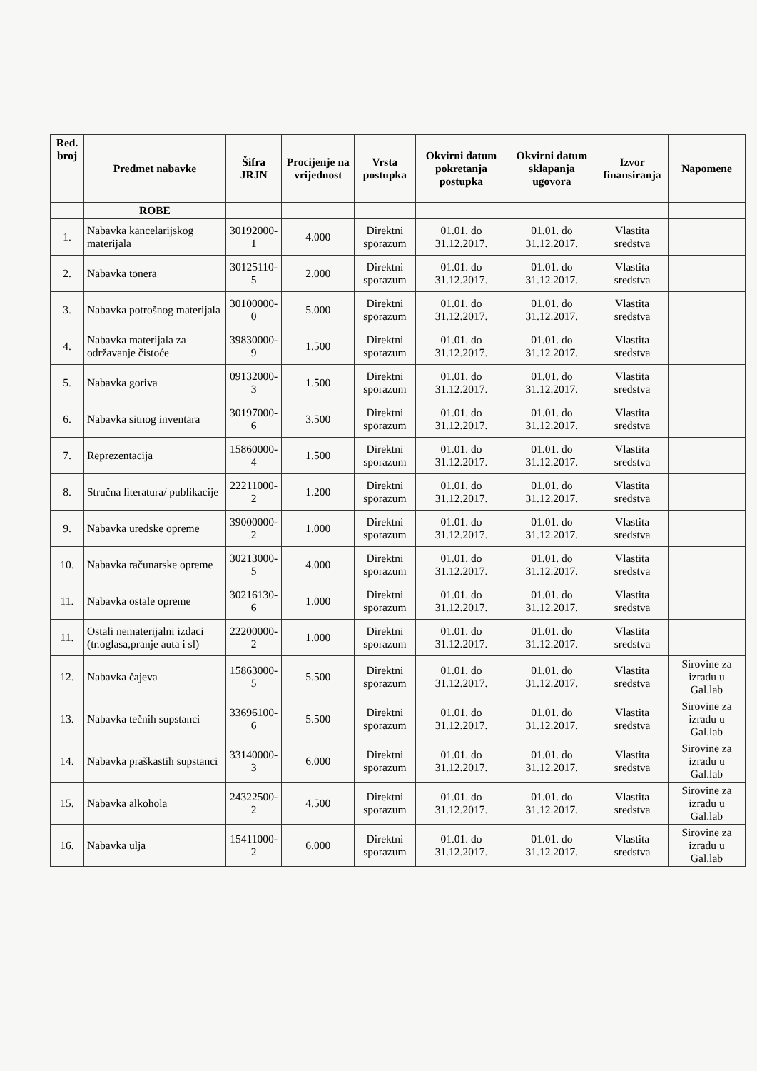| Red. broj | Predmet nabavke | Šifra JRJN | Procijenje na vrijednost | Vrsta postupka | Okvirni datum pokretanja postupka | Okvirni datum sklapanja ugovora | Izvor finansiranja | Napomene |
| --- | --- | --- | --- | --- | --- | --- | --- | --- |
| | ROBE | | | | | | | |
| 1. | Nabavka kancelarijskog materijala | 30192000-1 | 4.000 | Direktni sporazum | 01.01. do 31.12.2017. | 01.01. do 31.12.2017. | Vlastita sredstva | |
| 2. | Nabavka tonera | 30125110-5 | 2.000 | Direktni sporazum | 01.01. do 31.12.2017. | 01.01. do 31.12.2017. | Vlastita sredstva | |
| 3. | Nabavka potrošnog materijala | 30100000-0 | 5.000 | Direktni sporazum | 01.01. do 31.12.2017. | 01.01. do 31.12.2017. | Vlastita sredstva | |
| 4. | Nabavka materijala za održavanje čistoće | 39830000-9 | 1.500 | Direktni sporazum | 01.01. do 31.12.2017. | 01.01. do 31.12.2017. | Vlastita sredstva | |
| 5. | Nabavka goriva | 09132000-3 | 1.500 | Direktni sporazum | 01.01. do 31.12.2017. | 01.01. do 31.12.2017. | Vlastita sredstva | |
| 6. | Nabavka sitnog inventara | 30197000-6 | 3.500 | Direktni sporazum | 01.01. do 31.12.2017. | 01.01. do 31.12.2017. | Vlastita sredstva | |
| 7. | Reprezentacija | 15860000-4 | 1.500 | Direktni sporazum | 01.01. do 31.12.2017. | 01.01. do 31.12.2017. | Vlastita sredstva | |
| 8. | Stručna literatura/ publikacije | 22211000-2 | 1.200 | Direktni sporazum | 01.01. do 31.12.2017. | 01.01. do 31.12.2017. | Vlastita sredstva | |
| 9. | Nabavka uredske opreme | 39000000-2 | 1.000 | Direktni sporazum | 01.01. do 31.12.2017. | 01.01. do 31.12.2017. | Vlastita sredstva | |
| 10. | Nabavka računarske opreme | 30213000-5 | 4.000 | Direktni sporazum | 01.01. do 31.12.2017. | 01.01. do 31.12.2017. | Vlastita sredstva | |
| 11. | Nabavka ostale opreme | 30216130-6 | 1.000 | Direktni sporazum | 01.01. do 31.12.2017. | 01.01. do 31.12.2017. | Vlastita sredstva | |
| 11. | Ostali nematerijalni izdaci (tr.oglasa,pranje auta i sl) | 22200000-2 | 1.000 | Direktni sporazum | 01.01. do 31.12.2017. | 01.01. do 31.12.2017. | Vlastita sredstva | |
| 12. | Nabavka čajeva | 15863000-5 | 5.500 | Direktni sporazum | 01.01. do 31.12.2017. | 01.01. do 31.12.2017. | Vlastita sredstva | Sirovine za izradu u Gal.lab |
| 13. | Nabavka tečnih supstanci | 33696100-6 | 5.500 | Direktni sporazum | 01.01. do 31.12.2017. | 01.01. do 31.12.2017. | Vlastita sredstva | Sirovine za izradu u Gal.lab |
| 14. | Nabavka praškastih supstanci | 33140000-3 | 6.000 | Direktni sporazum | 01.01. do 31.12.2017. | 01.01. do 31.12.2017. | Vlastita sredstva | Sirovine za izradu u Gal.lab |
| 15. | Nabavka alkohola | 24322500-2 | 4.500 | Direktni sporazum | 01.01. do 31.12.2017. | 01.01. do 31.12.2017. | Vlastita sredstva | Sirovine za izradu u Gal.lab |
| 16. | Nabavka ulja | 15411000-2 | 6.000 | Direktni sporazum | 01.01. do 31.12.2017. | 01.01. do 31.12.2017. | Vlastita sredstva | Sirovine za izradu u Gal.lab |